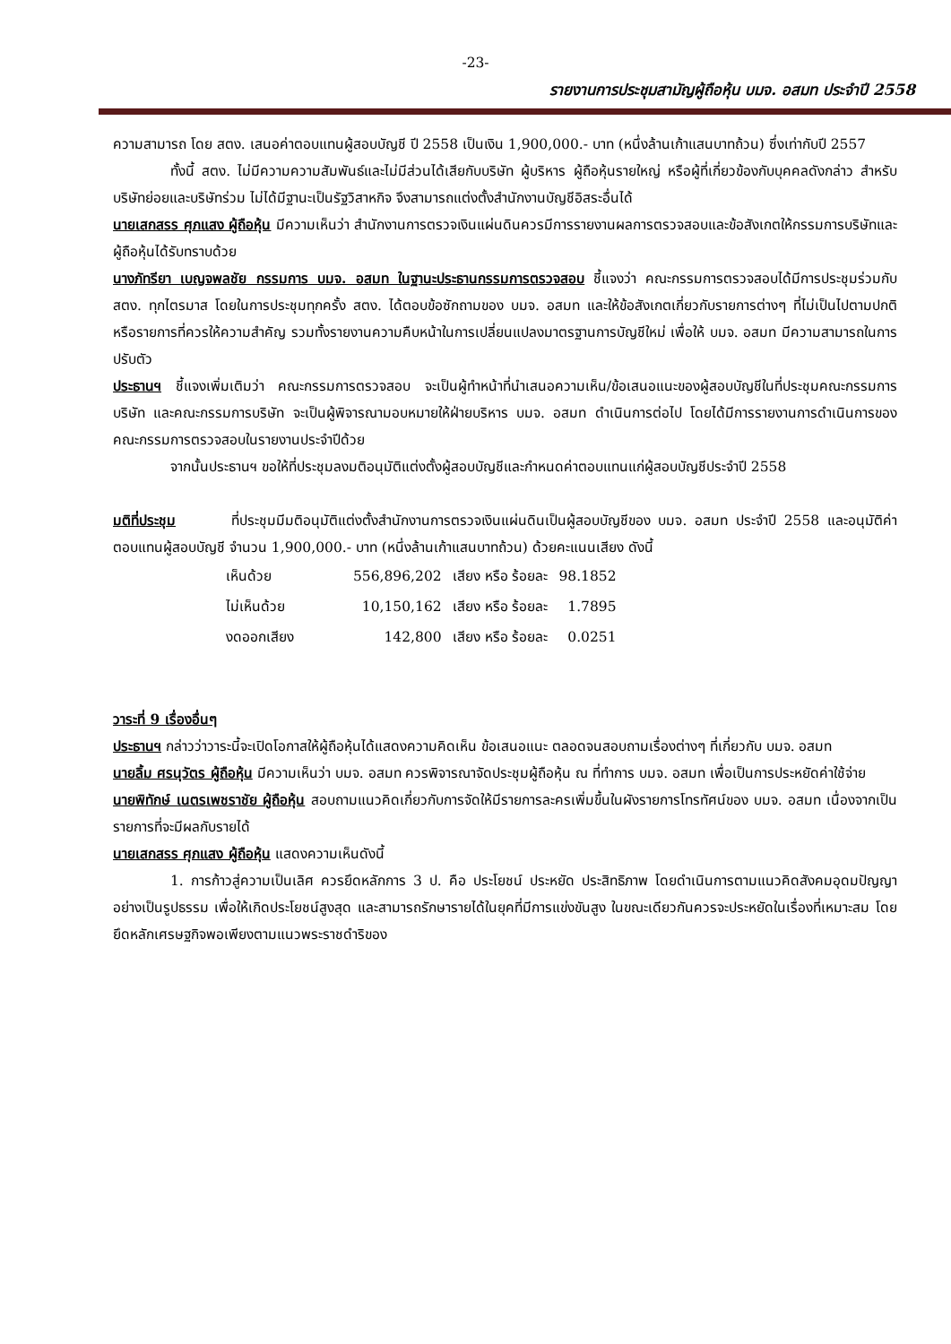-23-
รายงานการประชุมสามัญผู้ถือหุ้น บมจ. อสมท ประจำปี 2558
ความสามารถ โดย สตง. เสนอค่าตอบแทนผู้สอบบัญชี ปี 2558 เป็นเงิน 1,900,000.- บาท (หนึ่งล้านเก้าแสนบาทถ้วน) ซึ่งเท่ากับปี 2557
ทั้งนี้ สตง. ไม่มีความความสัมพันธ์และไม่มีส่วนได้เสียกับบริษัท ผู้บริหาร ผู้ถือหุ้นรายใหญ่ หรือผู้ที่เกี่ยวข้องกับบุคคลดังกล่าว สำหรับบริษัทย่อยและบริษัทร่วม ไม่ได้มีฐานะเป็นรัฐวิสาหกิจ จึงสามารถแต่งตั้งสำนักงานบัญชีอิสระอื่นได้
นายเสกสรร ศุภแสง ผู้ถือหุ้น มีความเห็นว่า สำนักงานการตรวจเงินแผ่นดินควรมีการรายงานผลการตรวจสอบและข้อสังเกตให้กรรมการบริษัทและผู้ถือหุ้นได้รับทราบด้วย
นางภัทรียา เบญจพลชัย กรรมการ บมจ. อสมท ในฐานะประธานกรรมการตรวจสอบ ชี้แจงว่า คณะกรรมการตรวจสอบได้มีการประชุมร่วมกับ สตง. ทุกไตรมาส โดยในการประชุมทุกครั้ง สตง. ได้ตอบข้อซักถามของ บมจ. อสมท และให้ข้อสังเกตเกี่ยวกับรายการต่างๆ ที่ไม่เป็นไปตามปกติหรือรายการที่ควรให้ความสำคัญ รวมทั้งรายงานความคืบหน้าในการเปลี่ยนแปลงมาตรฐานการบัญชีใหม่ เพื่อให้ บมจ. อสมท มีความสามารถในการปรับตัว
ประธานฯ ชี้แจงเพิ่มเติมว่า คณะกรรมการตรวจสอบ จะเป็นผู้ทำหน้าที่นำเสนอความเห็น/ข้อเสนอแนะของผู้สอบบัญชีในที่ประชุมคณะกรรมการบริษัท และคณะกรรมการบริษัท จะเป็นผู้พิจารณามอบหมายให้ฝ่ายบริหาร บมจ. อสมท ดำเนินการต่อไป โดยได้มีการรายงานการดำเนินการของคณะกรรมการตรวจสอบในรายงานประจำปีด้วย
จากนั้นประธานฯ ขอให้ที่ประชุมลงมติอนุมัติแต่งตั้งผู้สอบบัญชีและกำหนดค่าตอบแทนแก่ผู้สอบบัญชีประจำปี 2558
มติที่ประชุม ที่ประชุมมีมติอนุมัติแต่งตั้งสำนักงานการตรวจเงินแผ่นดินเป็นผู้สอบบัญชีของ บมจ. อสมท ประจำปี 2558 และอนุมัติค่าตอบแทนผู้สอบบัญชี จำนวน 1,900,000.- บาท (หนึ่งล้านเก้าแสนบาทถ้วน) ด้วยคะแนนเสียง ดังนี้
| เห็นด้วย | 556,896,202 | เสียง หรือ ร้อยละ | 98.1852 |
| ไม่เห็นด้วย | 10,150,162 | เสียง หรือ ร้อยละ | 1.7895 |
| งดออกเสียง | 142,800 | เสียง หรือ ร้อยละ | 0.0251 |
วาระที่ 9 เรื่องอื่นๆ
ประธานฯ กล่าวว่าวาระนี้จะเปิดโอกาสให้ผู้ถือหุ้นได้แสดงความคิดเห็น ข้อเสนอแนะ ตลอดจนสอบถามเรื่องต่างๆ ที่เกี่ยวกับ บมจ. อสมท
นายลิ้ม ศรนุวัตร ผู้ถือหุ้น มีความเห็นว่า บมจ. อสมท ควรพิจารณาจัดประชุมผู้ถือหุ้น ณ ที่ทำการ บมจ. อสมท เพื่อเป็นการประหยัดค่าใช้จ่าย
นายพิทักษ์ เนตรเพชราชัย ผู้ถือหุ้น สอบถามแนวคิดเกี่ยวกับการจัดให้มีรายการละครเพิ่มขึ้นในผังรายการโทรทัศน์ของ บมจ. อสมท เนื่องจากเป็นรายการที่จะมีผลกับรายได้
นายเสกสรร ศุภแสง ผู้ถือหุ้น แสดงความเห็นดังนี้
1. การก้าวสู่ความเป็นเลิศ ควรยึดหลักการ 3 ป. คือ ประโยชน์ ประหยัด ประสิทธิภาพ โดยดำเนินการตามแนวคิดสังคมอุดมปัญญาอย่างเป็นรูปธรรม เพื่อให้เกิดประโยชน์สูงสุด และสามารถรักษารายได้ในยุคที่มีการแข่งขันสูง ในขณะเดียวกันควรจะประหยัดในเรื่องที่เหมาะสม โดยยึดหลักเศรษฐกิจพอเพียงตามแนวพระราชดำริของ